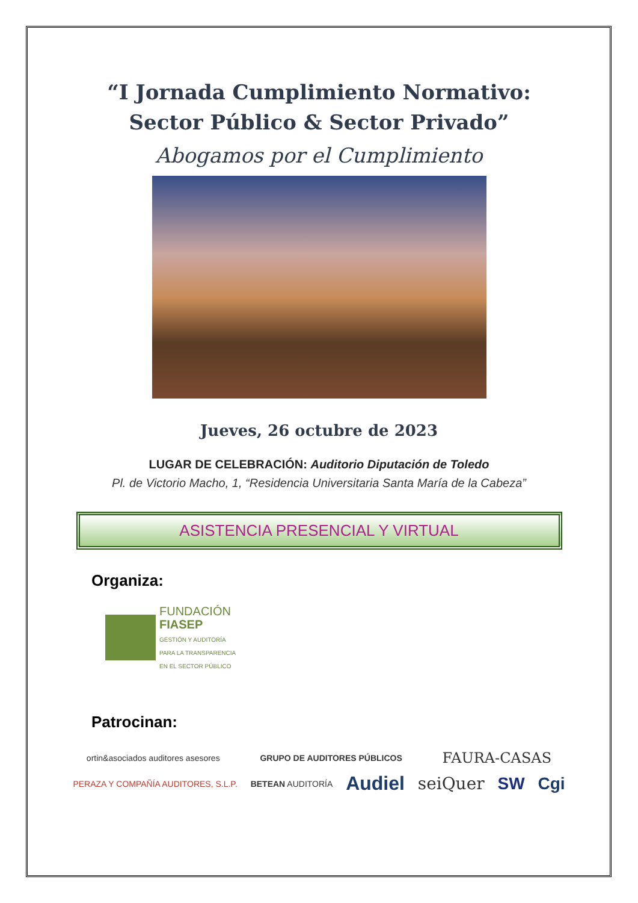“I Jornada Cumplimiento Normativo:
Sector Público & Sector Privado”
Abogamos por el Cumplimiento
Jueves, 26 octubre de 2023
LUGAR DE CELEBRACIÓN: Auditorio Diputación de Toledo
Pl. de Victorio Macho, 1, “Residencia Universitaria Santa María de la Cabeza”
ASISTENCIA PRESENCIAL Y VIRTUAL
Organiza:
FUNDACIÓN
FIASEP
GESTIÓN Y AUDITORÍA
PARA LA TRANSPARENCIA
EN EL SECTOR PÚBLICO
Patrocinan:
ortin&asociados auditores asesores GRUPO DE AUDITORES PÚBLICOS FAURA-CASAS PERAZA Y COMPAÑÍA AUDITORES, S.L.P. BETEAN AUDITORÍA Audiel seiQuer SW Cgi